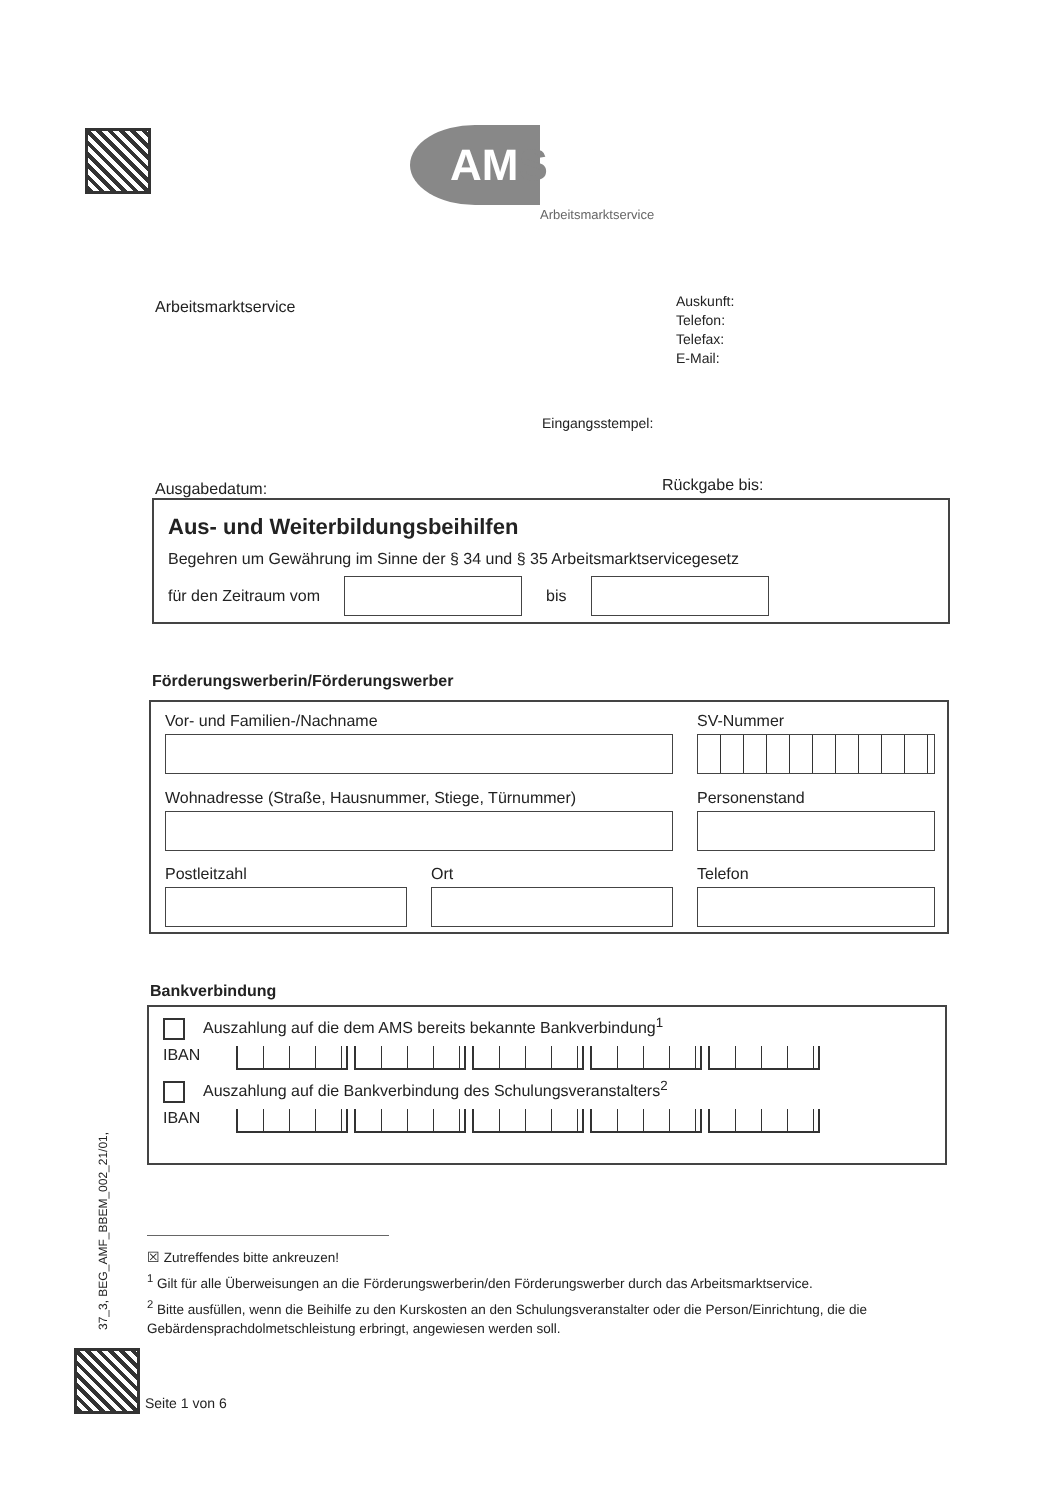AMS
Arbeitsmarktservice
Arbeitsmarktservice
Auskunft:
Telefon:
Telefax:
E-Mail:
Eingangsstempel:
Ausgabedatum: Rückgabe bis:
Aus- und Weiterbildungsbeihilfen
Begehren um Gewährung im Sinne der § 34 und § 35 Arbeitsmarktservicegesetz
für den Zeitraum vom
bis
Förderungswerberin/Förderungswerber
Vor- und Familien-/Nachname
SV-Nummer
Wohnadresse (Straße, Hausnummer, Stiege, Türnummer)
Personenstand
Postleitzahl Ort
Telefon
Bankverbindung
Auszahlung auf die dem AMS bereits bekannte Bankverbindung<sup>1</sup>
IBAN
Auszahlung auf die Bankverbindung des Schulungsveranstalters<sup>2</sup>
IBAN
☒ Zutreffendes bitte ankreuzen!
<sup>1</sup> Gilt für alle Überweisungen an die Förderungswerberin/den Förderungswerber durch das Arbeitsmarktservice.
<sup>2</sup> Bitte ausfüllen, wenn die Beihilfe zu den Kurskosten an den Schulungsveranstalter oder die Person/Einrichtung, die die Gebärdensprachdolmetschleistung erbringt, angewiesen werden soll.
37_3, BEG_AMF_BBEM_002_21/01,
Seite 1 von 6